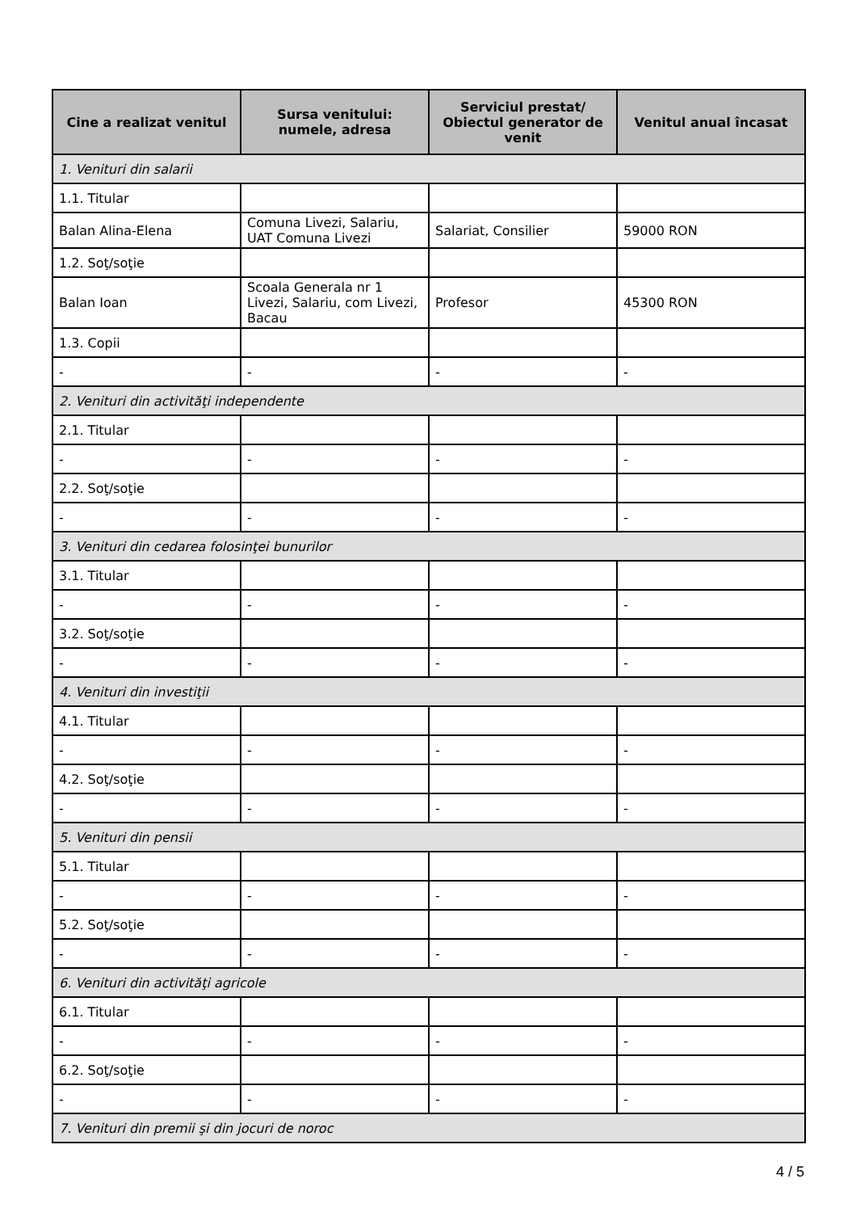| Cine a realizat venitul | Sursa venitului: numele, adresa | Serviciul prestat/ Obiectul generator de venit | Venitul anual încasat |
| --- | --- | --- | --- |
| 1. Venituri din salarii | | | |
| 1.1. Titular | | | |
| Balan Alina-Elena | Comuna Livezi, Salariu, UAT Comuna Livezi | Salariat, Consilier | 59000 RON |
| 1.2. Soţ/soţie | | | |
| Balan Ioan | Scoala Generala nr 1 Livezi, Salariu, com Livezi, Bacau | Profesor | 45300 RON |
| 1.3. Copii | | | |
| - | - | - | - |
| 2. Venituri din activităţi independente | | | |
| 2.1. Titular | | | |
| - | - | - | - |
| 2.2. Soţ/soţie | | | |
| - | - | - | - |
| 3. Venituri din cedarea folosinţei bunurilor | | | |
| 3.1. Titular | | | |
| - | - | - | - |
| 3.2. Soţ/soţie | | | |
| - | - | - | - |
| 4. Venituri din investiţii | | | |
| 4.1. Titular | | | |
| - | - | - | - |
| 4.2. Soţ/soţie | | | |
| - | - | - | - |
| 5. Venituri din pensii | | | |
| 5.1. Titular | | | |
| - | - | - | - |
| 5.2. Soţ/soţie | | | |
| - | - | - | - |
| 6. Venituri din activităţi agricole | | | |
| 6.1. Titular | | | |
| - | - | - | - |
| 6.2. Soţ/soţie | | | |
| - | - | - | - |
| 7. Venituri din premii şi din jocuri de noroc | | | |
4 / 5